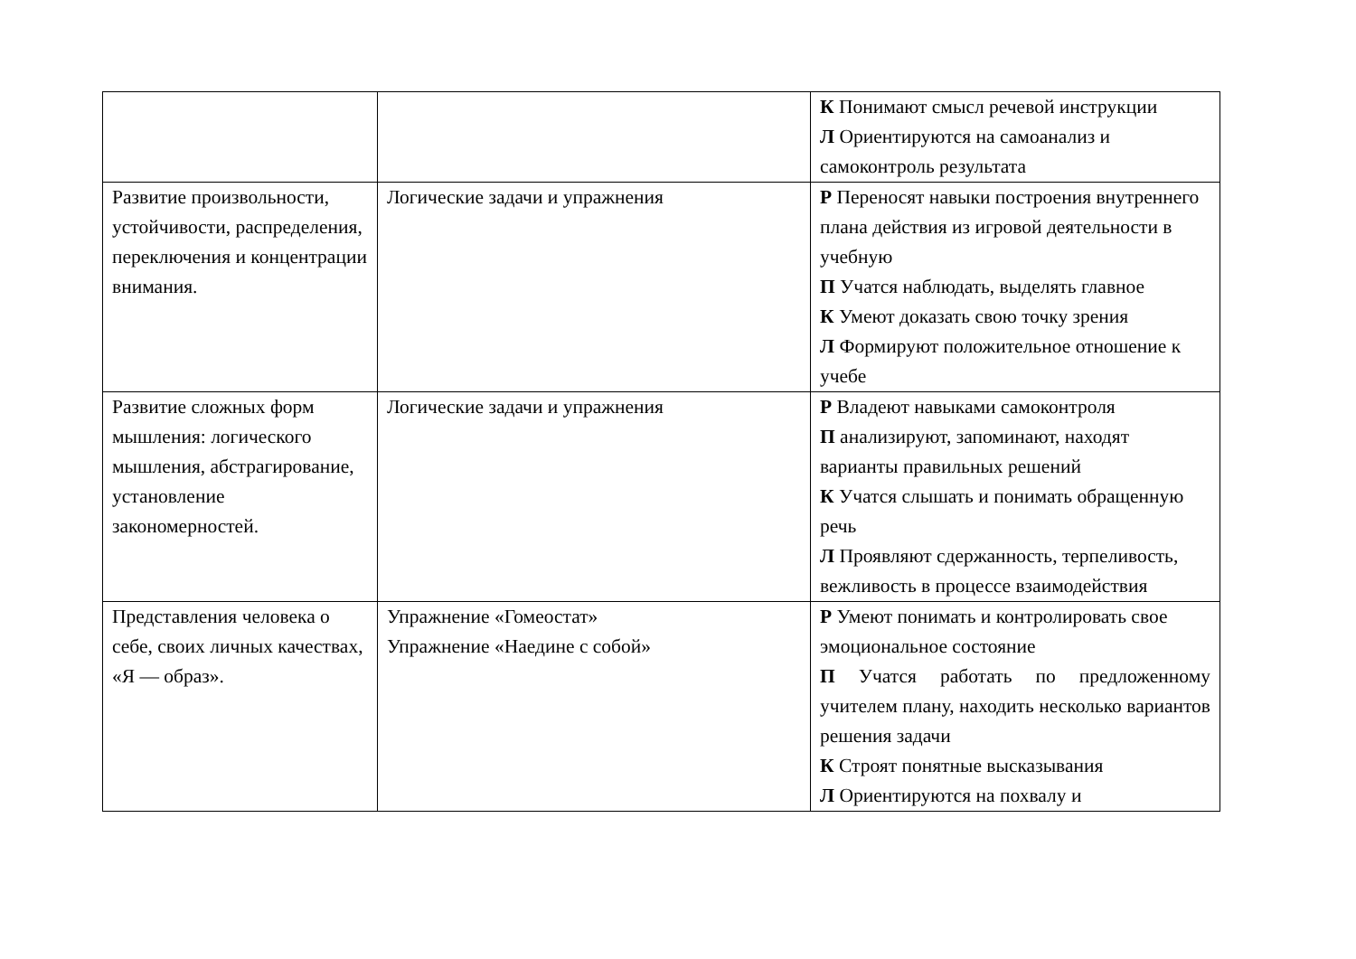| | | К Понимают смысл речевой инструкции Л Ориентируются на самоанализ и самоконтроль результата |
| Развитие произвольности, устойчивости, распределения, переключения и концентрации внимания. | Логические задачи и упражнения | Р Переносят навыки построения внутреннего плана действия из игровой деятельности в учебную П Учатся наблюдать, выделять главное К Умеют доказать свою точку зрения Л Формируют положительное отношение к учебе |
| Развитие сложных форм мышления: логического мышления, абстрагирование, установление закономерностей. | Логические задачи и упражнения | Р Владеют навыками самоконтроля П анализируют, запоминают, находят варианты правильных решений К Учатся слышать и понимать обращенную речь Л Проявляют сдержанность, терпеливость, вежливость в процессе взаимодействия |
| Представления человека о себе, своих личных качествах, «Я — образ». | Упражнение «Гомеостат» Упражнение «Наедине с собой» | Р Умеют понимать и контролировать свое эмоциональное состояние П Учатся работать по предложенному учителем плану, находить несколько вариантов решения задачи К Строят понятные высказывания Л Ориентируются на похвалу и |